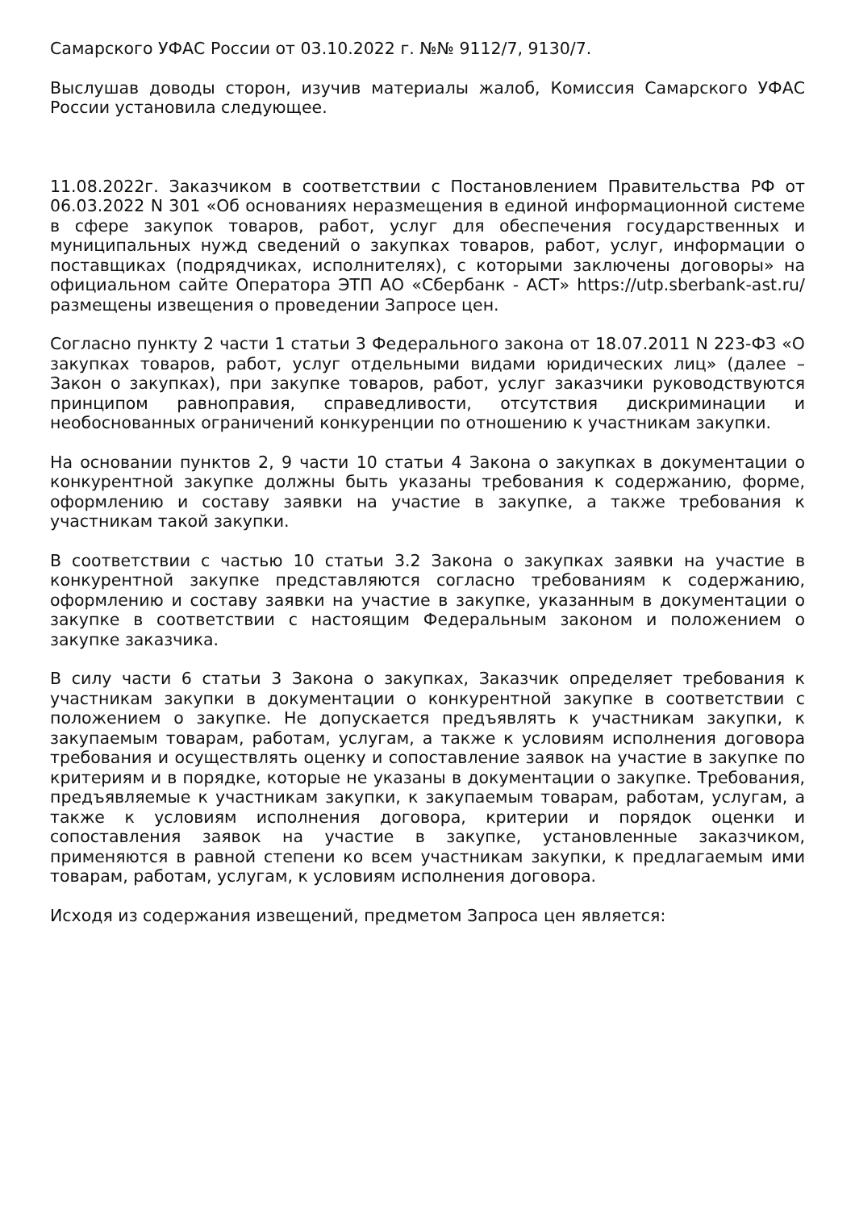Самарского УФАС России от 03.10.2022 г. №№ 9112/7, 9130/7.
Выслушав доводы сторон, изучив материалы жалоб, Комиссия Самарского УФАС России установила следующее.
11.08.2022г. Заказчиком в соответствии с Постановлением Правительства РФ от 06.03.2022 N 301 «Об основаниях неразмещения в единой информационной системе в сфере закупок товаров, работ, услуг для обеспечения государственных и муниципальных нужд сведений о закупках товаров, работ, услуг, информации о поставщиках (подрядчиках, исполнителях), с которыми заключены договоры» на официальном сайте Оператора ЭТП АО «Сбербанк - АСТ» https://utp.sberbank-ast.ru/ размещены извещения о проведении Запросе цен.
Согласно пункту 2 части 1 статьи 3 Федерального закона от 18.07.2011 N 223-ФЗ «О закупках товаров, работ, услуг отдельными видами юридических лиц» (далее – Закон о закупках), при закупке товаров, работ, услуг заказчики руководствуются принципом равноправия, справедливости, отсутствия дискриминации и необоснованных ограничений конкуренции по отношению к участникам закупки.
На основании пунктов 2, 9 части 10 статьи 4 Закона о закупках в документации о конкурентной закупке должны быть указаны требования к содержанию, форме, оформлению и составу заявки на участие в закупке, а также требования к участникам такой закупки.
В соответствии с частью 10 статьи 3.2 Закона о закупках заявки на участие в конкурентной закупке представляются согласно требованиям к содержанию, оформлению и составу заявки на участие в закупке, указанным в документации о закупке в соответствии с настоящим Федеральным законом и положением о закупке заказчика.
В силу части 6 статьи 3 Закона о закупках, Заказчик определяет требования к участникам закупки в документации о конкурентной закупке в соответствии с положением о закупке. Не допускается предъявлять к участникам закупки, к закупаемым товарам, работам, услугам, а также к условиям исполнения договора требования и осуществлять оценку и сопоставление заявок на участие в закупке по критериям и в порядке, которые не указаны в документации о закупке. Требования, предъявляемые к участникам закупки, к закупаемым товарам, работам, услугам, а также к условиям исполнения договора, критерии и порядок оценки и сопоставления заявок на участие в закупке, установленные заказчиком, применяются в равной степени ко всем участникам закупки, к предлагаемым ими товарам, работам, услугам, к условиям исполнения договора.
Исходя из содержания извещений, предметом Запроса цен является: